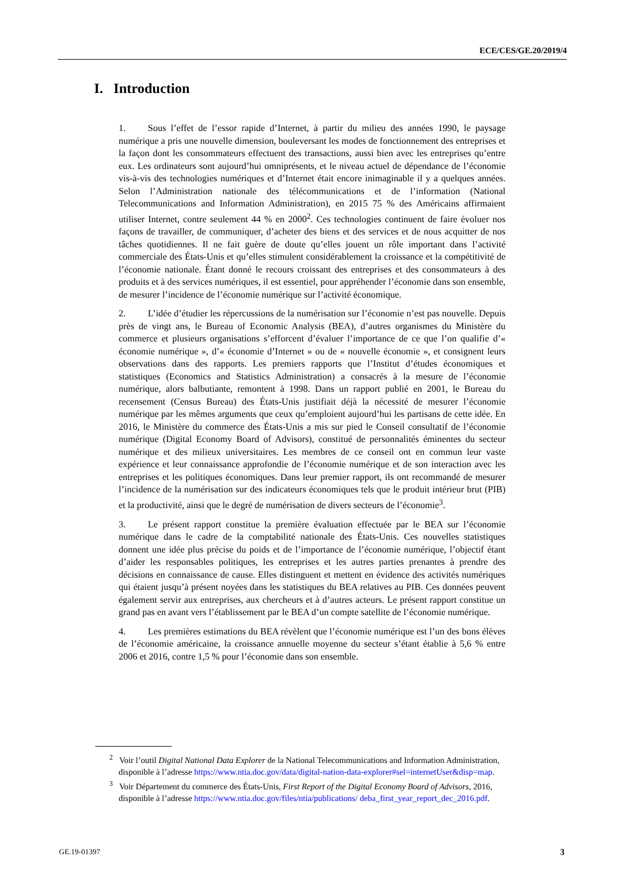ECE/CES/GE.20/2019/4
I. Introduction
1. Sous l’effet de l’essor rapide d’Internet, à partir du milieu des années 1990, le paysage numérique a pris une nouvelle dimension, bouleversant les modes de fonctionnement des entreprises et la façon dont les consommateurs effectuent des transactions, aussi bien avec les entreprises qu’entre eux. Les ordinateurs sont aujourd’hui omniprésents, et le niveau actuel de dépendance de l’économie vis-à-vis des technologies numériques et d’Internet était encore inimaginable il y a quelques années. Selon l’Administration nationale des télécommunications et de l’information (National Telecommunications and Information Administration), en 2015 75 % des Américains affirmaient utiliser Internet, contre seulement 44 % en 2000<sup>2</sup>. Ces technologies continuent de faire évoluer nos façons de travailler, de communiquer, d’acheter des biens et des services et de nous acquitter de nos tâches quotidiennes. Il ne fait guère de doute qu’elles jouent un rôle important dans l’activité commerciale des États-Unis et qu’elles stimulent considérablement la croissance et la compétitivité de l’économie nationale. Étant donné le recours croissant des entreprises et des consommateurs à des produits et à des services numériques, il est essentiel, pour appréhender l’économie dans son ensemble, de mesurer l’incidence de l’économie numérique sur l’activité économique.
2. L’idée d’étudier les répercussions de la numérisation sur l’économie n’est pas nouvelle. Depuis près de vingt ans, le Bureau of Economic Analysis (BEA), d’autres organismes du Ministère du commerce et plusieurs organisations s’efforcent d’évaluer l’importance de ce que l’on qualifie d’« économie numérique », d’« économie d’Internet » ou de « nouvelle économie », et consignent leurs observations dans des rapports. Les premiers rapports que l’Institut d’études économiques et statistiques (Economics and Statistics Administration) a consacrés à la mesure de l’économie numérique, alors balbutiante, remontent à 1998. Dans un rapport publié en 2001, le Bureau du recensement (Census Bureau) des États-Unis justifiait déjà la nécessité de mesurer l’économie numérique par les mêmes arguments que ceux qu’emploient aujourd’hui les partisans de cette idée. En 2016, le Ministère du commerce des États-Unis a mis sur pied le Conseil consultatif de l’économie numérique (Digital Economy Board of Advisors), constitué de personnalités éminentes du secteur numérique et des milieux universitaires. Les membres de ce conseil ont en commun leur vaste expérience et leur connaissance approfondie de l’économie numérique et de son interaction avec les entreprises et les politiques économiques. Dans leur premier rapport, ils ont recommandé de mesurer l’incidence de la numérisation sur des indicateurs économiques tels que le produit intérieur brut (PIB) et la productivité, ainsi que le degré de numérisation de divers secteurs de l’économie<sup>3</sup>.
3. Le présent rapport constitue la première évaluation effectuée par le BEA sur l’économie numérique dans le cadre de la comptabilité nationale des États-Unis. Ces nouvelles statistiques donnent une idée plus précise du poids et de l’importance de l’économie numérique, l’objectif étant d’aider les responsables politiques, les entreprises et les autres parties prenantes à prendre des décisions en connaissance de cause. Elles distinguent et mettent en évidence des activités numériques qui étaient jusqu’à présent noyées dans les statistiques du BEA relatives au PIB. Ces données peuvent également servir aux entreprises, aux chercheurs et à d’autres acteurs. Le présent rapport constitue un grand pas en avant vers l’établissement par le BEA d’un compte satellite de l’économie numérique.
4. Les premières estimations du BEA révèlent que l’économie numérique est l’un des bons élèves de l’économie américaine, la croissance annuelle moyenne du secteur s’étant établie à 5,6 % entre 2006 et 2016, contre 1,5 % pour l’économie dans son ensemble.
<sup>2</sup> Voir l’outil Digital National Data Explorer de la National Telecommunications and Information Administration, disponible à l’adresse https://www.ntia.doc.gov/data/digital-nation-data-explorer#sel=internetUser&disp=map.
<sup>3</sup> Voir Département du commerce des États-Unis, First Report of the Digital Economy Board of Advisors, 2016, disponible à l’adresse https://www.ntia.doc.gov/files/ntia/publications/ deba_first_year_report_dec_2016.pdf.
GE.19-01397 3